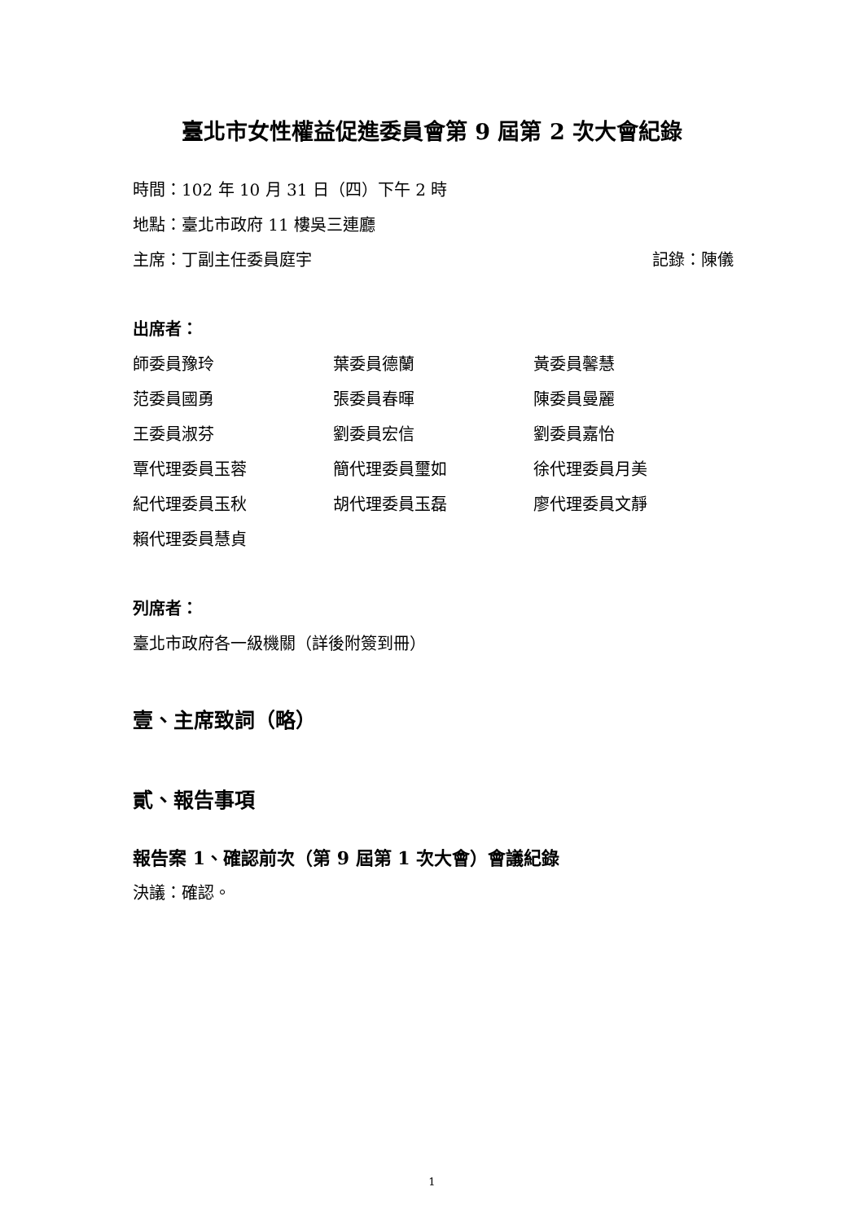臺北市女性權益促進委員會第 9 屆第 2 次大會紀錄
時間：102 年 10 月 31 日（四）下午 2 時
地點：臺北市政府 11 樓吳三連廳
主席：丁副主任委員庭宇 記錄：陳儀
出席者：
師委員豫玲 葉委員德蘭 黃委員馨慧
范委員國勇 張委員春暉 陳委員曼麗
王委員淑芬 劉委員宏信 劉委員嘉怡
覃代理委員玉蓉 簡代理委員璽如 徐代理委員月美
紀代理委員玉秋 胡代理委員玉磊 廖代理委員文靜
賴代理委員慧貞
列席者：
臺北市政府各一級機關（詳後附簽到冊）
壹、主席致詞（略）
貳、報告事項
報告案 1、確認前次（第 9 屆第 1 次大會）會議紀錄
決議：確認。
1